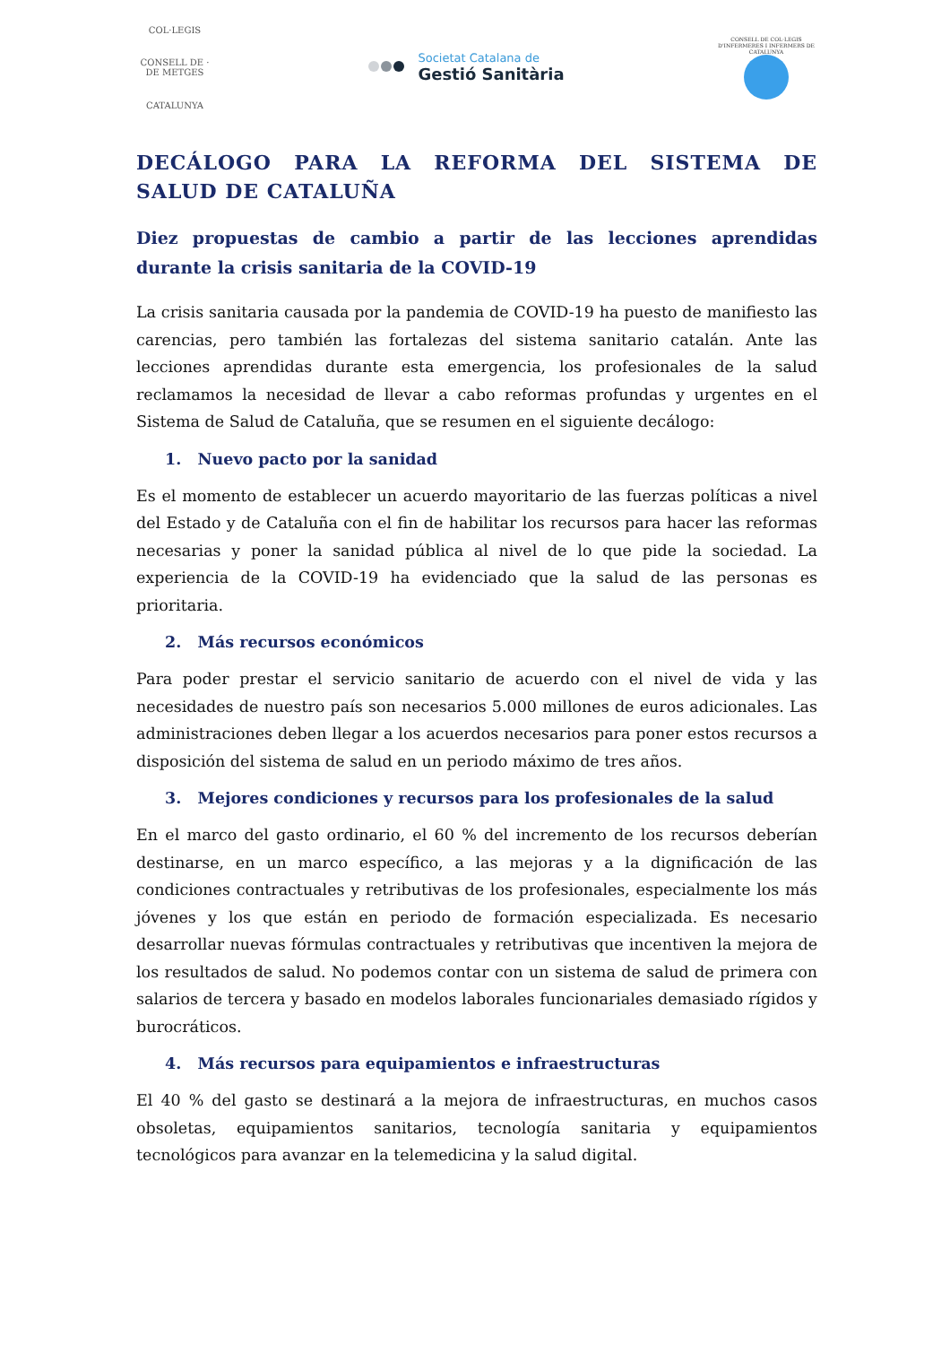COL·LEGIS
CONSELL DE · DE METGES
CATALUNYA
Societat Catalana de
Gestió Sanitària
CONSELL DE COL·LEGIS D'INFERMERES I INFERMERS DE CATALUNYA
DECÁLOGO PARA LA REFORMA DEL SISTEMA DE SALUD DE CATALUÑA
Diez propuestas de cambio a partir de las lecciones aprendidas durante la crisis sanitaria de la COVID-19
La crisis sanitaria causada por la pandemia de COVID-19 ha puesto de manifiesto las carencias, pero también las fortalezas del sistema sanitario catalán. Ante las lecciones aprendidas durante esta emergencia, los profesionales de la salud reclamamos la necesidad de llevar a cabo reformas profundas y urgentes en el Sistema de Salud de Cataluña, que se resumen en el siguiente decálogo:
1. Nuevo pacto por la sanidad
Es el momento de establecer un acuerdo mayoritario de las fuerzas políticas a nivel del Estado y de Cataluña con el fin de habilitar los recursos para hacer las reformas necesarias y poner la sanidad pública al nivel de lo que pide la sociedad. La experiencia de la COVID-19 ha evidenciado que la salud de las personas es prioritaria.
2. Más recursos económicos
Para poder prestar el servicio sanitario de acuerdo con el nivel de vida y las necesidades de nuestro país son necesarios 5.000 millones de euros adicionales. Las administraciones deben llegar a los acuerdos necesarios para poner estos recursos a disposición del sistema de salud en un periodo máximo de tres años.
3. Mejores condiciones y recursos para los profesionales de la salud
En el marco del gasto ordinario, el 60 % del incremento de los recursos deberían destinarse, en un marco específico, a las mejoras y a la dignificación de las condiciones contractuales y retributivas de los profesionales, especialmente los más jóvenes y los que están en periodo de formación especializada. Es necesario desarrollar nuevas fórmulas contractuales y retributivas que incentiven la mejora de los resultados de salud. No podemos contar con un sistema de salud de primera con salarios de tercera y basado en modelos laborales funcionariales demasiado rígidos y burocráticos.
4. Más recursos para equipamientos e infraestructuras
El 40 % del gasto se destinará a la mejora de infraestructuras, en muchos casos obsoletas, equipamientos sanitarios, tecnología sanitaria y equipamientos tecnológicos para avanzar en la telemedicina y la salud digital.